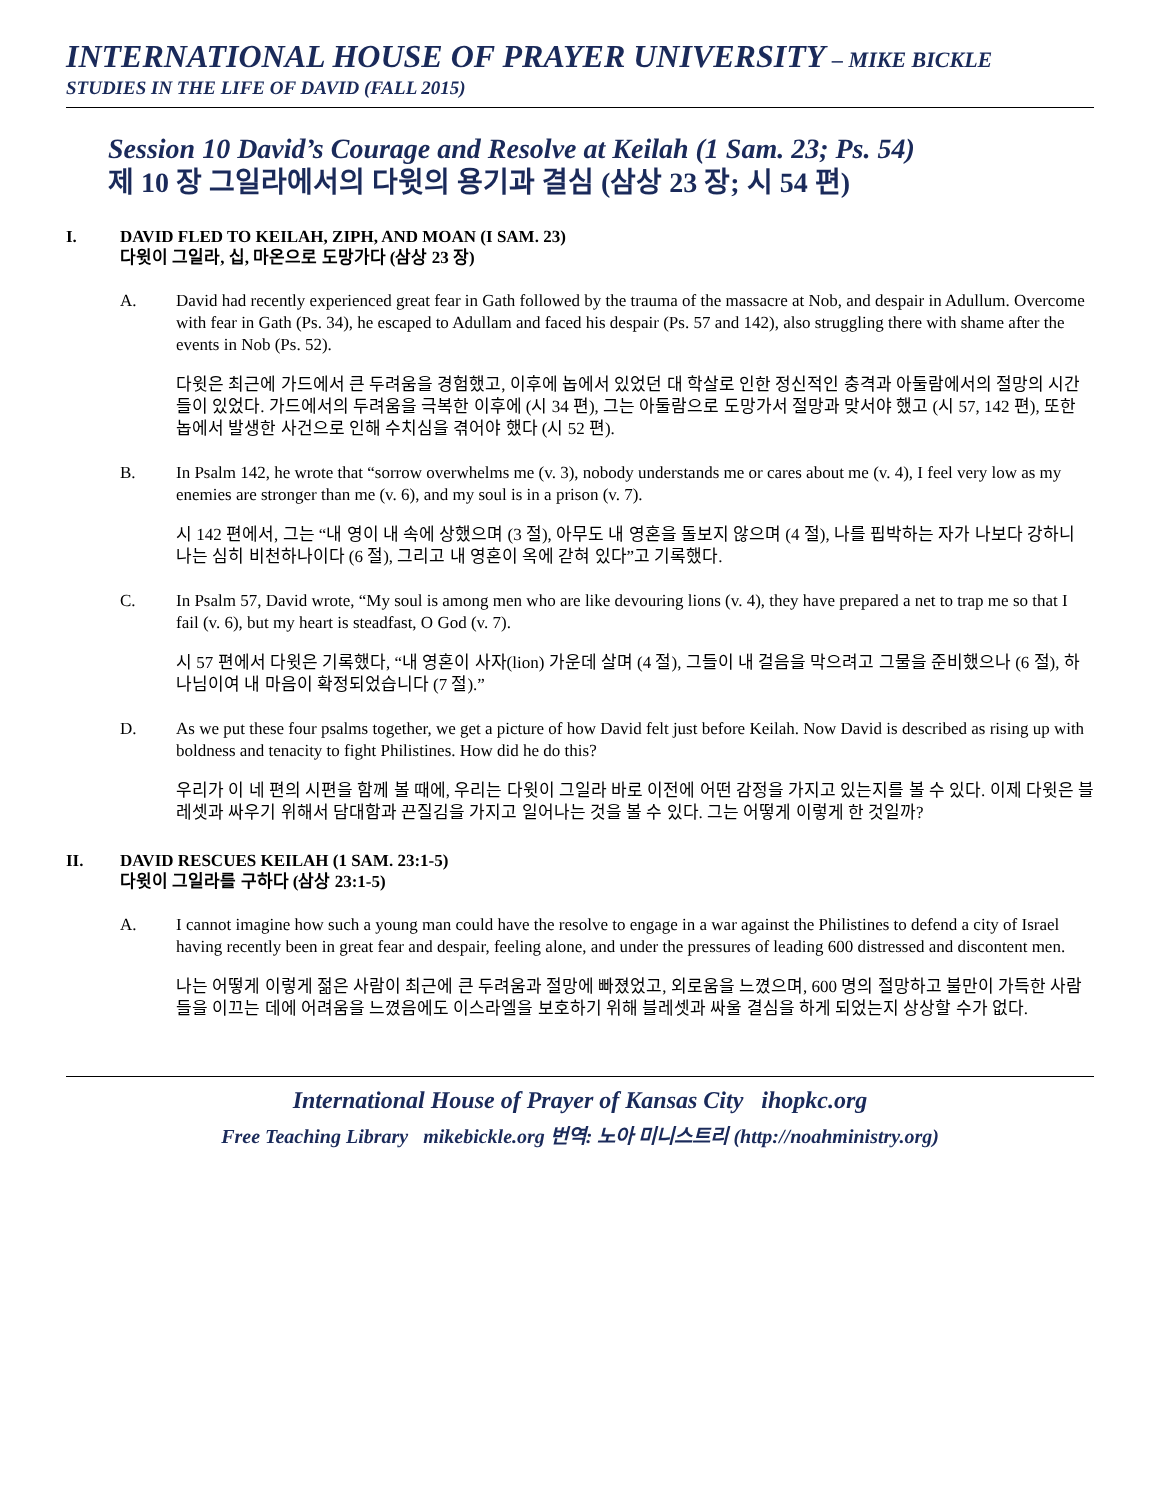INTERNATIONAL HOUSE OF PRAYER UNIVERSITY – MIKE BICKLE
STUDIES IN THE LIFE OF DAVID (FALL 2015)
Session 10 David’s Courage and Resolve at Keilah (1 Sam. 23; Ps. 54)
제 10 장 그일라에서의 다윗의 용기과 결심 (삼상 23 장; 시 54 편)
I. DAVID FLED TO KEILAH, ZIPH, AND MOAN (I SAM. 23)
다윗이 그일라, 십, 마온으로 도망가다 (삼상 23 장)
A. David had recently experienced great fear in Gath followed by the trauma of the massacre at Nob, and despair in Adullum. Overcome with fear in Gath (Ps. 34), he escaped to Adullam and faced his despair (Ps. 57 and 142), also struggling there with shame after the events in Nob (Ps. 52).
다윗은 최근에 가드에서 큰 두려움을 경험했고, 이후에 놉에서 있었던 대 학살로 인한 정신적인 충격과 아둘람에서의 절망의 시간들이 있었다. 가드에서의 두려움을 극복한 이후에 (시 34 편), 그는 아둘람으로 도망가서 절망과 맞서야 했고 (시 57, 142 편), 또한 놉에서 발생한 사건으로 인해 수치심을 겪어야 했다 (시 52 편).
B. In Psalm 142, he wrote that “sorrow overwhelms me (v. 3), nobody understands me or cares about me (v. 4), I feel very low as my enemies are stronger than me (v. 6), and my soul is in a prison (v. 7).
시 142 편에서, 그는 “내 영이 내 속에 상했으며 (3 절), 아무도 내 영혼을 돌보지 않으며 (4 절), 나를 핍박하는 자가 나보다 강하니 나는 심히 비천하나이다 (6 절), 그리고 내 영혼이 옥에 갇혀 있다”고 기록했다.
C. In Psalm 57, David wrote, “My soul is among men who are like devouring lions (v. 4), they have prepared a net to trap me so that I fail (v. 6), but my heart is steadfast, O God (v. 7).
시 57 편에서 다윗은 기록했다, “내 영혼이 사자(lion) 가운데 살며 (4 절), 그들이 내 걸음을 막으려고 그물을 준비했으나 (6 절), 하나님이여 내 마음이 확정되었습니다 (7 절).”
D. As we put these four psalms together, we get a picture of how David felt just before Keilah. Now David is described as rising up with boldness and tenacity to fight Philistines. How did he do this?
우리가 이 네 편의 시편을 함께 볼 때에, 우리는 다윗이 그일라 바로 이전에 어떤 감정을 가지고 있는지를 볼 수 있다. 이제 다윗은 블레셋과 싸우기 위해서 담대함과 끈질김을 가지고 일어나는 것을 볼 수 있다. 그는 어떻게 이렇게 한 것일까?
II. DAVID RESCUES KEILAH (1 SAM. 23:1-5)
다윗이 그일라를 구하다 (삼상 23:1-5)
A. I cannot imagine how such a young man could have the resolve to engage in a war against the Philistines to defend a city of Israel having recently been in great fear and despair, feeling alone, and under the pressures of leading 600 distressed and discontent men.
나는 어떻게 이렇게 젊은 사람이 최근에 큰 두려움과 절망에 빠졌었고, 외로움을 느꼈으며, 600 명의 절망하고 불만이 가득한 사람들을 이끄는 데에 어려움을 느꼈음에도 이스라엘을 보호하기 위해 블레셋과 싸울 결심을 하게 되었는지 상상할 수가 없다.
International House of Prayer of Kansas City ihopkc.org
Free Teaching Library mikebickle.org 번역: 노아 미니스트리 (http://noahministry.org)